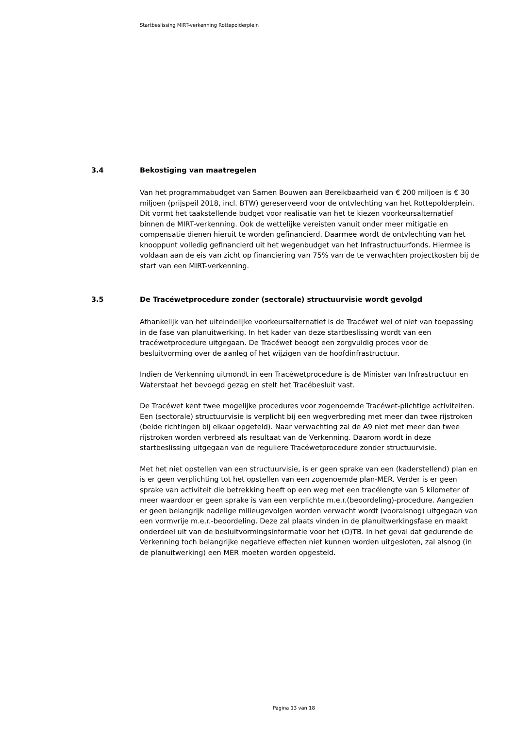Startbeslissing MIRT-verkenning Rottepolderplein
3.4 Bekostiging van maatregelen
Van het programmabudget van Samen Bouwen aan Bereikbaarheid van € 200 miljoen is € 30 miljoen (prijspeil 2018, incl. BTW) gereserveerd voor de ontvlechting van het Rottepolderplein. Dit vormt het taakstellende budget voor realisatie van het te kiezen voorkeursalternatief binnen de MIRT-verkenning. Ook de wettelijke vereisten vanuit onder meer mitigatie en compensatie dienen hieruit te worden gefinancierd. Daarmee wordt de ontvlechting van het knooppunt volledig gefinancierd uit het wegenbudget van het Infrastructuurfonds. Hiermee is voldaan aan de eis van zicht op financiering van 75% van de te verwachten projectkosten bij de start van een MIRT-verkenning.
3.5 De Tracéwetprocedure zonder (sectorale) structuurvisie wordt gevolgd
Afhankelijk van het uiteindelijke voorkeursalternatief is de Tracéwet wel of niet van toepassing in de fase van planuitwerking. In het kader van deze startbeslissing wordt van een tracéwetprocedure uitgegaan. De Tracéwet beoogt een zorgvuldig proces voor de besluitvorming over de aanleg of het wijzigen van de hoofdinfrastructuur.
Indien de Verkenning uitmondt in een Tracéwetprocedure is de Minister van Infrastructuur en Waterstaat het bevoegd gezag en stelt het Tracébesluit vast.
De Tracéwet kent twee mogelijke procedures voor zogenoemde Tracéwet-plichtige activiteiten. Een (sectorale) structuurvisie is verplicht bij een wegverbreding met meer dan twee rijstroken (beide richtingen bij elkaar opgeteld). Naar verwachting zal de A9 niet met meer dan twee rijstroken worden verbreed als resultaat van de Verkenning. Daarom wordt in deze startbeslissing uitgegaan van de reguliere Tracéwetprocedure zonder structuurvisie.
Met het niet opstellen van een structuurvisie, is er geen sprake van een (kaderstellend) plan en is er geen verplichting tot het opstellen van een zogenoemde plan-MER. Verder is er geen sprake van activiteit die betrekking heeft op een weg met een tracélengte van 5 kilometer of meer waardoor er geen sprake is van een verplichte m.e.r.(beoordeling)-procedure. Aangezien er geen belangrijk nadelige milieugevolgen worden verwacht wordt (vooralsnog) uitgegaan van een vormvrije m.e.r.-beoordeling. Deze zal plaats vinden in de planuitwerkingsfase en maakt onderdeel uit van de besluitvormingsinformatie voor het (O)TB. In het geval dat gedurende de Verkenning toch belangrijke negatieve effecten niet kunnen worden uitgesloten, zal alsnog (in de planuitwerking) een MER moeten worden opgesteld.
Pagina 13 van 18